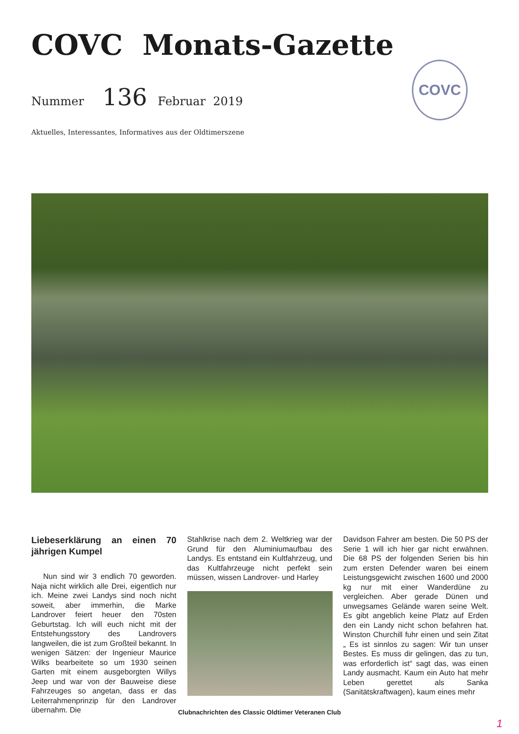COVC Monats-Gazette
Nummer 136 Februar 2019
COVC
Aktuelles, Interessantes, Informatives aus der Oldtimerszene
Liebeserklärung an einen 70 jährigen Kumpel
Nun sind wir 3 endlich 70 geworden. Naja nicht wirklich alle Drei, eigentlich nur ich. Meine zwei Landys sind noch nicht soweit, aber immerhin, die Marke Landrover feiert heuer den 70sten Geburtstag. Ich will euch nicht mit der Entstehungsstory des Landrovers langweilen, die ist zum Großteil bekannt. In wenigen Sätzen: der Ingenieur Maurice Wilks bearbeitete so um 1930 seinen Garten mit einem ausgeborgten Willys Jeep und war von der Bauweise diese Fahrzeuges so angetan, dass er das Leiterrahmenprinzip für den Landrover übernahm. Die
Stahlkrise nach dem 2. Weltkrieg war der Grund für den Aluminiumaufbau des Landys. Es entstand ein Kultfahrzeug, und das Kultfahrzeuge nicht perfekt sein müssen, wissen Landrover- und Harley
Davidson Fahrer am besten. Die 50 PS der Serie 1 will ich hier gar nicht erwähnen. Die 68 PS der folgenden Serien bis hin zum ersten Defender waren bei einem Leistungsgewicht zwischen 1600 und 2000 kg nur mit einer Wanderdüne zu vergleichen. Aber gerade Dünen und unwegsames Gelände waren seine Welt. Es gibt angeblich keine Platz auf Erden den ein Landy nicht schon befahren hat. Winston Churchill fuhr einen und sein Zitat „ Es ist sinnlos zu sagen: Wir tun unser Bestes. Es muss dir gelingen, das zu tun, was erforderlich ist“ sagt das, was einen Landy ausmacht. Kaum ein Auto hat mehr Leben gerettet als Sanka (Sanitätskraftwagen), kaum eines mehr
Clubnachrichten des Classic Oldtimer Veteranen Club
1